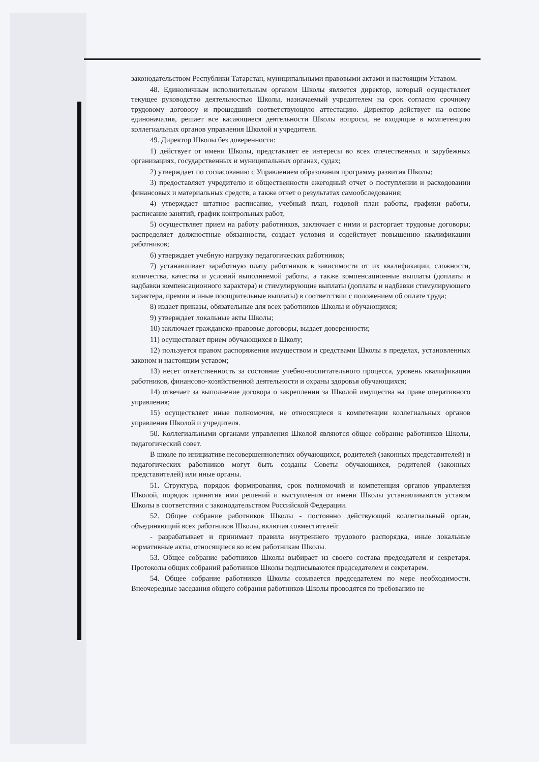законодательством Республики Татарстан, муниципальными правовыми актами и настоящим Уставом.
48. Единоличным исполнительным органом Школы является директор, который осуществляет текущее руководство деятельностью Школы, назначаемый учредителем на срок согласно срочному трудовому договору и прошедший соответствующую аттестацию. Директор действует на основе единоначалия, решает все касающиеся деятельности Школы вопросы, не входящие в компетенцию коллегиальных органов управления Школой и учредителя.
49. Директор Школы без доверенности:
1) действует от имени Школы, представляет ее интересы во всех отечественных и зарубежных организациях, государственных и муниципальных органах, судах;
2) утверждает по согласованию с Управлением образования программу развития Школы;
3) предоставляет учредителю и общественности ежегодный отчет о поступлении и расходовании финансовых и материальных средств, а также отчет о результатах самообследования;
4) утверждает штатное расписание, учебный план, годовой план работы, графики работы, расписание занятий, график контрольных работ,
5) осуществляет прием на работу работников, заключает с ними и расторгает трудовые договоры; распределяет должностные обязанности, создает условия и содействует повышению квалификации работников;
6) утверждает учебную нагрузку педагогических работников;
7) устанавливает заработную плату работников в зависимости от их квалификации, сложности, количества, качества и условий выполняемой работы, а также компенсационные выплаты (доплаты и надбавки компенсационного характера) и стимулирующие выплаты (доплаты и надбавки стимулирующего характера, премии и иные поощрительные выплаты) в соответствии с положением об оплате труда;
8) издает приказы, обязательные для всех работников Школы и обучающихся;
9) утверждает локальные акты Школы;
10) заключает гражданско-правовые договоры, выдает доверенности;
11) осуществляет прием обучающихся в Школу;
12) пользуется правом распоряжения имуществом и средствами Школы в пределах, установленных законом и настоящим уставом;
13) несет ответственность за состояние учебно-воспитательного процесса, уровень квалификации работников, финансово-хозяйственной деятельности и охраны здоровья обучающихся;
14) отвечает за выполнение договора о закреплении за Школой имущества на праве оперативного управления;
15) осуществляет иные полномочия, не относящиеся к компетенции коллегиальных органов управления Школой и учредителя.
50. Коллегиальными органами управления Школой являются общее собрание работников Школы, педагогический совет.
В школе по инициативе несовершеннолетних обучающихся, родителей (законных представителей) и педагогических работников могут быть созданы Советы обучающихся, родителей (законных представителей) или иные органы.
51. Структура, порядок формирования, срок полномочий и компетенция органов управления Школой, порядок принятия ими решений и выступления от имени Школы устанавливаются уставом Школы в соответствии с законодательством Российской Федерации.
52. Общее собрание работников Школы - постоянно действующий коллегиальный орган, объединяющий всех работников Школы, включая совместителей:
- разрабатывает и принимает правила внутреннего трудового распорядка, иные локальные нормативные акты, относящиеся ко всем работникам Школы.
53. Общее собрание работников Школы выбирает из своего состава председателя и секретаря. Протоколы общих собраний работников Школы подписываются председателем и секретарем.
54. Общее собрание работников Школы созывается председателем по мере необходимости. Внеочередные заседания общего собрания работников Школы проводятся по требованию не